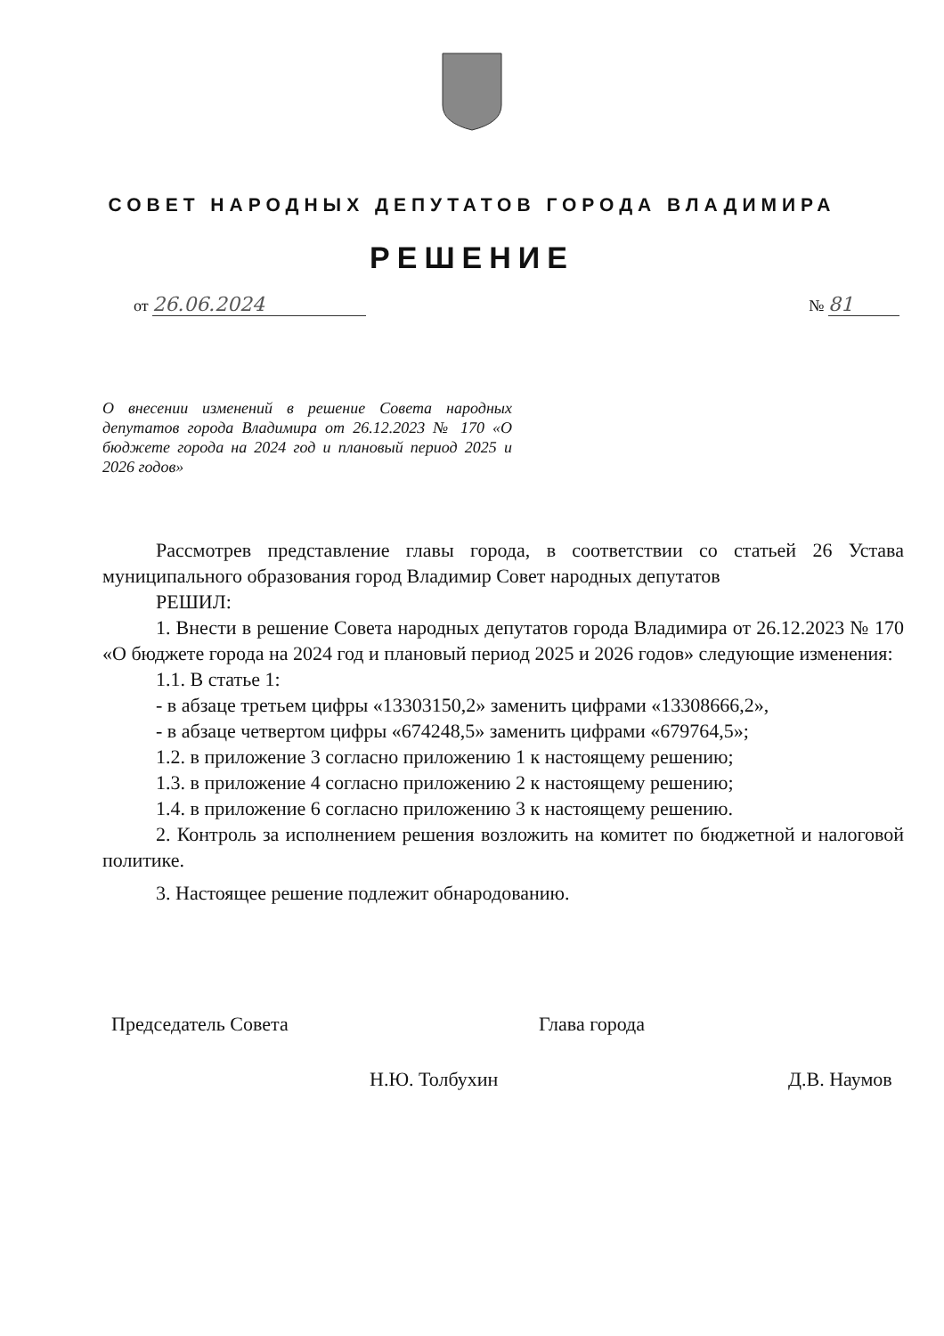СОВЕТ НАРОДНЫХ ДЕПУТАТОВ ГОРОДА ВЛАДИМИРА
РЕШЕНИЕ
от 26.06.2024 № 81
О внесении изменений в решение Совета народных депутатов города Владимира от 26.12.2023 № 170 «О бюджете города на 2024 год и плановый период 2025 и 2026 годов»
Рассмотрев представление главы города, в соответствии со статьей 26 Устава муниципального образования город Владимир Совет народных депутатов
РЕШИЛ:
1. Внести в решение Совета народных депутатов города Владимира от 26.12.2023 № 170 «О бюджете города на 2024 год и плановый период 2025 и 2026 годов» следующие изменения:
1.1. В статье 1:
- в абзаце третьем цифры «13303150,2» заменить цифрами «13308666,2»,
- в абзаце четвертом цифры «674248,5» заменить цифрами «679764,5»;
1.2. в приложение 3 согласно приложению 1 к настоящему решению;
1.3. в приложение 4 согласно приложению 2 к настоящему решению;
1.4. в приложение 6 согласно приложению 3 к настоящему решению.
2. Контроль за исполнением решения возложить на комитет по бюджетной и налоговой политике.
3. Настоящее решение подлежит обнародованию.
Председатель Совета
Н.Ю. Толбухин
Глава города
Д.В. Наумов